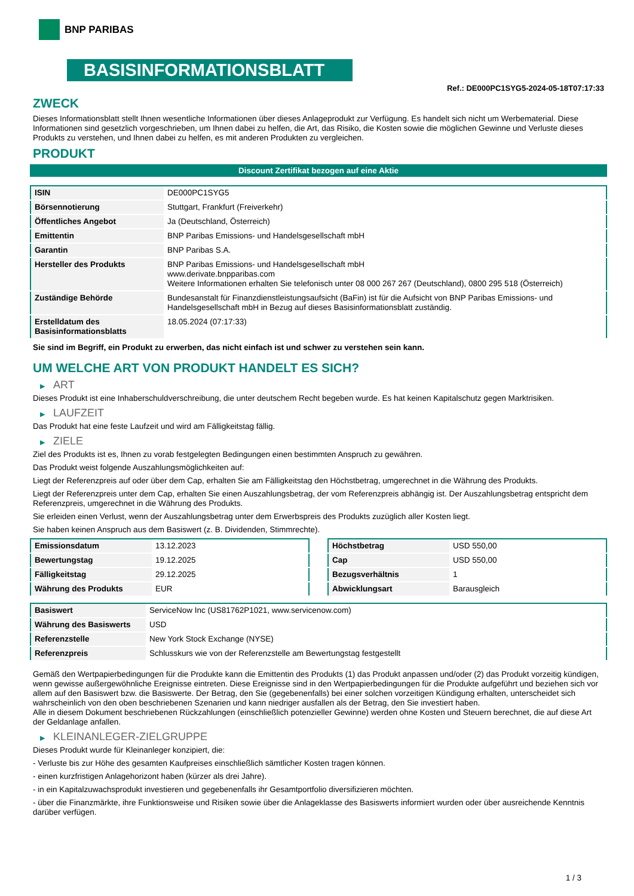BNP PARIBAS
BASISINFORMATIONSBLATT
Ref.: DE000PC1SYG5-2024-05-18T07:17:33
ZWECK
Dieses Informationsblatt stellt Ihnen wesentliche Informationen über dieses Anlageprodukt zur Verfügung. Es handelt sich nicht um Werbematerial. Diese Informationen sind gesetzlich vorgeschrieben, um Ihnen dabei zu helfen, die Art, das Risiko, die Kosten sowie die möglichen Gewinne und Verluste dieses Produkts zu verstehen, und Ihnen dabei zu helfen, es mit anderen Produkten zu vergleichen.
PRODUKT
Discount Zertifikat bezogen auf eine Aktie
| ISIN | DE000PC1SYG5 |
| Börsennotierung | Stuttgart, Frankfurt (Freiverkehr) |
| Öffentliches Angebot | Ja (Deutschland, Österreich) |
| Emittentin | BNP Paribas Emissions- und Handelsgesellschaft mbH |
| Garantin | BNP Paribas S.A. |
| Hersteller des Produkts | BNP Paribas Emissions- und Handelsgesellschaft mbH www.derivate.bnpparibas.com Weitere Informationen erhalten Sie telefonisch unter 08 000 267 267 (Deutschland), 0800 295 518 (Österreich) |
| Zuständige Behörde | Bundesanstalt für Finanzdienstleistungsaufsicht (BaFin) ist für die Aufsicht von BNP Paribas Emissions- und Handelsgesellschaft mbH in Bezug auf dieses Basisinformationsblatt zuständig. |
| Erstelldatum des Basisinformationsblatts | 18.05.2024 (07:17:33) |
Sie sind im Begriff, ein Produkt zu erwerben, das nicht einfach ist und schwer zu verstehen sein kann.
UM WELCHE ART VON PRODUKT HANDELT ES SICH?
▶ ART
Dieses Produkt ist eine Inhaberschuldverschreibung, die unter deutschem Recht begeben wurde. Es hat keinen Kapitalschutz gegen Marktrisiken.
▶ LAUFZEIT
Das Produkt hat eine feste Laufzeit und wird am Fälligkeitstag fällig.
▶ ZIELE
Ziel des Produkts ist es, Ihnen zu vorab festgelegten Bedingungen einen bestimmten Anspruch zu gewähren.
Das Produkt weist folgende Auszahlungsmöglichkeiten auf:
Liegt der Referenzpreis auf oder über dem Cap, erhalten Sie am Fälligkeitstag den Höchstbetrag, umgerechnet in die Währung des Produkts.
Liegt der Referenzpreis unter dem Cap, erhalten Sie einen Auszahlungsbetrag, der vom Referenzpreis abhängig ist. Der Auszahlungsbetrag entspricht dem Referenzpreis, umgerechnet in die Währung des Produkts.
Sie erleiden einen Verlust, wenn der Auszahlungsbetrag unter dem Erwerbspreis des Produkts zuzüglich aller Kosten liegt.
Sie haben keinen Anspruch aus dem Basiswert (z. B. Dividenden, Stimmrechte).
| Emissionsdatum | 13.12.2023 |
| Bewertungstag | 19.12.2025 |
| Fälligkeitstag | 29.12.2025 |
| Währung des Produkts | EUR |
| Höchstbetrag | USD 550,00 |
| Cap | USD 550,00 |
| Bezugsverhältnis | 1 |
| Abwicklungsart | Barausgleich |
| Basiswert | ServiceNow Inc (US81762P1021, www.servicenow.com) |
| Währung des Basiswerts | USD |
| Referenzstelle | New York Stock Exchange (NYSE) |
| Referenzpreis | Schlusskurs wie von der Referenzstelle am Bewertungstag festgestellt |
Gemäß den Wertpapierbedingungen für die Produkte kann die Emittentin des Produkts (1) das Produkt anpassen und/oder (2) das Produkt vorzeitig kündigen, wenn gewisse außergewöhnliche Ereignisse eintreten. Diese Ereignisse sind in den Wertpapierbedingungen für die Produkte aufgeführt und beziehen sich vor allem auf den Basiswert bzw. die Basiswerte. Der Betrag, den Sie (gegebenenfalls) bei einer solchen vorzeitigen Kündigung erhalten, unterscheidet sich wahrscheinlich von den oben beschriebenen Szenarien und kann niedriger ausfallen als der Betrag, den Sie investiert haben.
Alle in diesem Dokument beschriebenen Rückzahlungen (einschließlich potenzieller Gewinne) werden ohne Kosten und Steuern berechnet, die auf diese Art der Geldanlage anfallen.
▶ KLEINANLEGER-ZIELGRUPPE
Dieses Produkt wurde für Kleinanleger konzipiert, die:
- Verluste bis zur Höhe des gesamten Kaufpreises einschließlich sämtlicher Kosten tragen können.
- einen kurzfristigen Anlagehorizont haben (kürzer als drei Jahre).
- in ein Kapitalzuwachsprodukt investieren und gegebenenfalls ihr Gesamtportfolio diversifizieren möchten.
- über die Finanzmärkte, ihre Funktionsweise und Risiken sowie über die Anlageklasse des Basiswerts informiert wurden oder über ausreichende Kenntnis darüber verfügen.
1 / 3